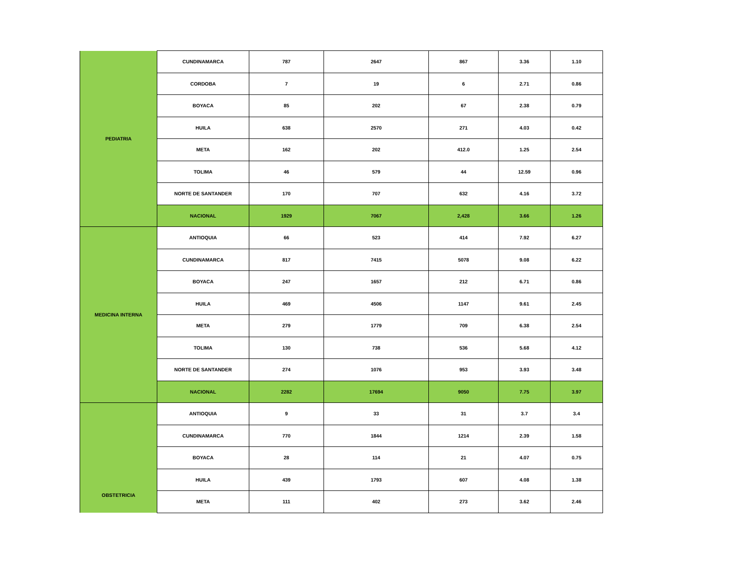| PEDIATRIA | CUNDINAMARCA | 787 | 2647 | 867 | 3.36 | 1.10 |
| | CORDOBA | 7 | 19 | 6 | 2.71 | 0.86 |
| | BOYACA | 85 | 202 | 67 | 2.38 | 0.79 |
| | HUILA | 638 | 2570 | 271 | 4.03 | 0.42 |
| | META | 162 | 202 | 412.0 | 1.25 | 2.54 |
| | TOLIMA | 46 | 579 | 44 | 12.59 | 0.96 |
| | NORTE DE SANTANDER | 170 | 707 | 632 | 4.16 | 3.72 |
| | NACIONAL | 1929 | 7067 | 2,428 | 3.66 | 1.26 |
| MEDICINA INTERNA | ANTIOQUIA | 66 | 523 | 414 | 7.92 | 6.27 |
| | CUNDINAMARCA | 817 | 7415 | 5078 | 9.08 | 6.22 |
| | BOYACA | 247 | 1657 | 212 | 6.71 | 0.86 |
| | HUILA | 469 | 4506 | 1147 | 9.61 | 2.45 |
| | META | 279 | 1779 | 709 | 6.38 | 2.54 |
| | TOLIMA | 130 | 738 | 536 | 5.68 | 4.12 |
| | NORTE DE SANTANDER | 274 | 1076 | 953 | 3.93 | 3.48 |
| | NACIONAL | 2282 | 17694 | 9050 | 7.75 | 3.97 |
| OBSTETRICIA | ANTIOQUIA | 9 | 33 | 31 | 3.7 | 3.4 |
| | CUNDINAMARCA | 770 | 1844 | 1214 | 2.39 | 1.58 |
| | BOYACA | 28 | 114 | 21 | 4.07 | 0.75 |
| | HUILA | 439 | 1793 | 607 | 4.08 | 1.38 |
| | META | 111 | 402 | 273 | 3.62 | 2.46 |